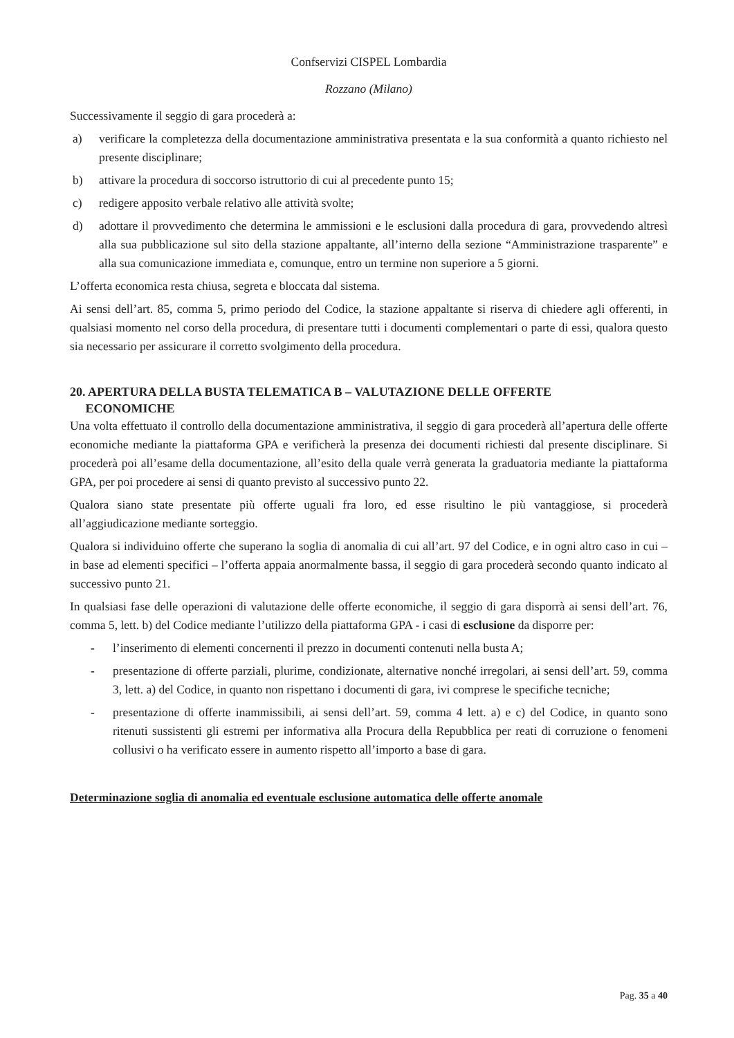Confservizi CISPEL Lombardia
Rozzano (Milano)
Successivamente il seggio di gara procederà a:
a) verificare la completezza della documentazione amministrativa presentata e la sua conformità a quanto richiesto nel presente disciplinare;
b) attivare la procedura di soccorso istruttorio di cui al precedente punto 15;
c) redigere apposito verbale relativo alle attività svolte;
d) adottare il provvedimento che determina le ammissioni e le esclusioni dalla procedura di gara, provvedendo altresì alla sua pubblicazione sul sito della stazione appaltante, all’interno della sezione “Amministrazione trasparente” e alla sua comunicazione immediata e, comunque, entro un termine non superiore a 5 giorni.
L’offerta economica resta chiusa, segreta e bloccata dal sistema.
Ai sensi dell’art. 85, comma 5, primo periodo del Codice, la stazione appaltante si riserva di chiedere agli offerenti, in qualsiasi momento nel corso della procedura, di presentare tutti i documenti complementari o parte di essi, qualora questo sia necessario per assicurare il corretto svolgimento della procedura.
20. APERTURA DELLA BUSTA TELEMATICA B – VALUTAZIONE DELLE OFFERTE
ECONOMICHE
Una volta effettuato il controllo della documentazione amministrativa, il seggio di gara procederà all’apertura delle offerte economiche mediante la piattaforma GPA e verificherà la presenza dei documenti richiesti dal presente disciplinare. Si procederà poi all’esame della documentazione, all’esito della quale verrà generata la graduatoria mediante la piattaforma GPA, per poi procedere ai sensi di quanto previsto al successivo punto 22.
Qualora siano state presentate più offerte uguali fra loro, ed esse risultino le più vantaggiose, si procederà all’aggiudicazione mediante sorteggio.
Qualora si individuino offerte che superano la soglia di anomalia di cui all’art. 97 del Codice, e in ogni altro caso in cui – in base ad elementi specifici – l’offerta appaia anormalmente bassa, il seggio di gara procederà secondo quanto indicato al successivo punto 21.
In qualsiasi fase delle operazioni di valutazione delle offerte economiche, il seggio di gara disporrà ai sensi dell’art. 76, comma 5, lett. b) del Codice mediante l’utilizzo della piattaforma GPA - i casi di esclusione da disporre per:
- l’inserimento di elementi concernenti il prezzo in documenti contenuti nella busta A;
- presentazione di offerte parziali, plurime, condizionate, alternative nonché irregolari, ai sensi dell’art. 59, comma 3, lett. a) del Codice, in quanto non rispettano i documenti di gara, ivi comprese le specifiche tecniche;
- presentazione di offerte inammissibili, ai sensi dell’art. 59, comma 4 lett. a) e c) del Codice, in quanto sono ritenuti sussistenti gli estremi per informativa alla Procura della Repubblica per reati di corruzione o fenomeni collusivi o ha verificato essere in aumento rispetto all’importo a base di gara.
Determinazione soglia di anomalia ed eventuale esclusione automatica delle offerte anomale
Pag. 35 a 40